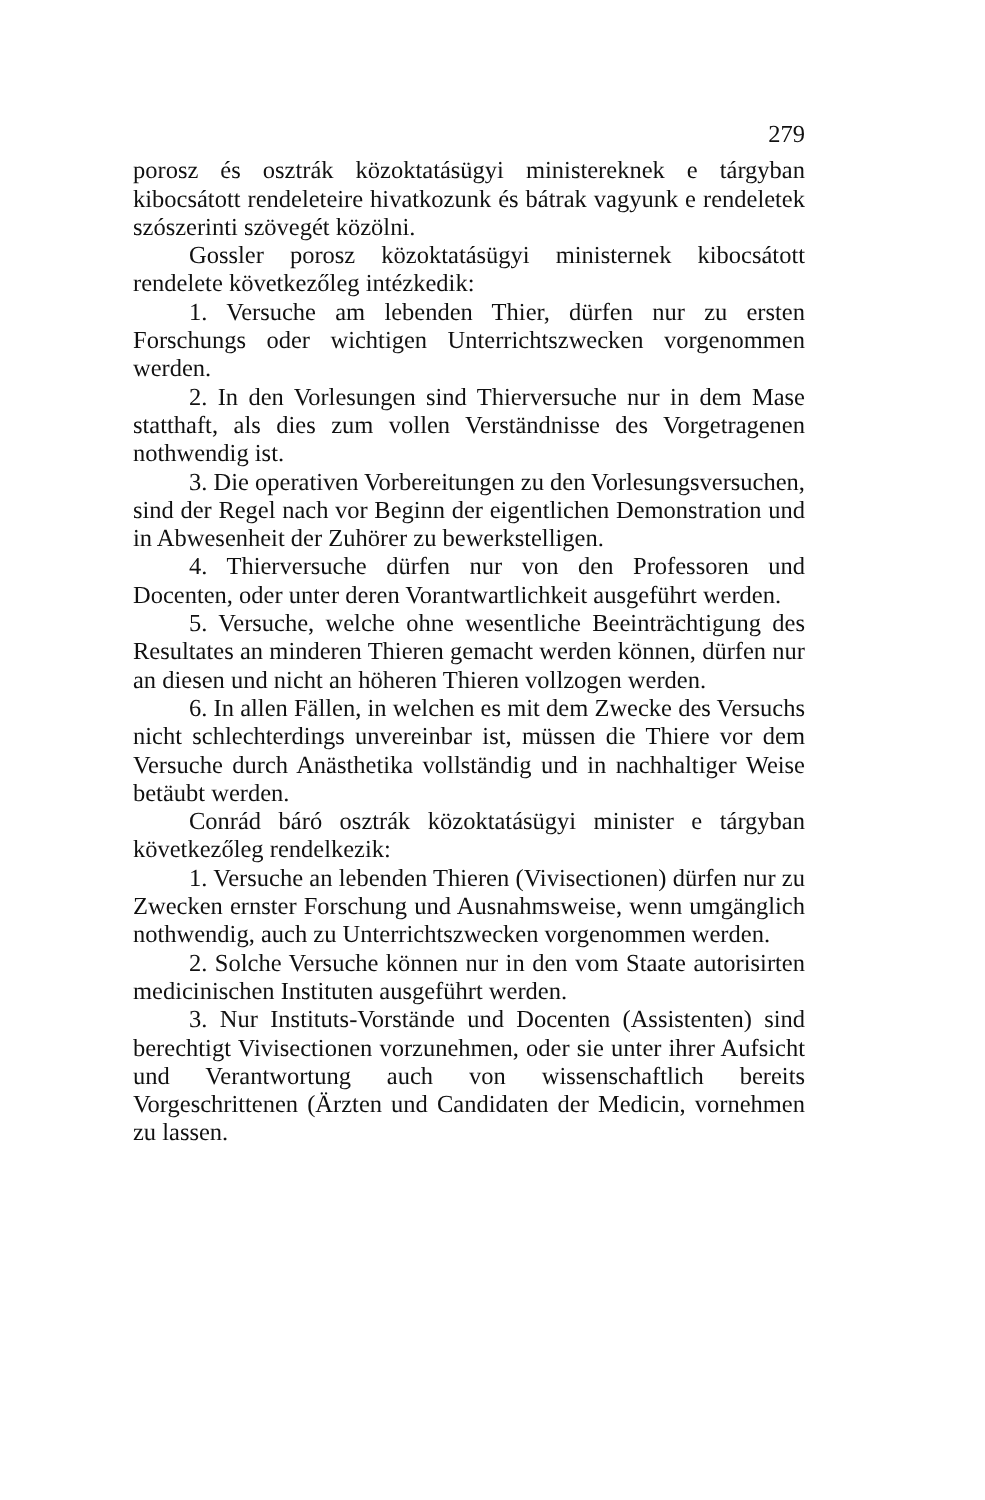279
porosz és osztrák közoktatásügyi ministereknek e tárgyban kibocsátott rendeleteire hivatkozunk és bátrak vagyunk e rendeletek szószerinti szövegét közölni.
Gossler porosz közoktatásügyi ministernek kibocsátott rendelete következőleg intézkedik:
1. Versuche am lebenden Thier, dürfen nur zu ersten Forschungs oder wichtigen Unterrichtszwecken vorgenommen werden.
2. In den Vorlesungen sind Thierversuche nur in dem Mase statthaft, als dies zum vollen Verständnisse des Vorgetragenen nothwendig ist.
3. Die operativen Vorbereitungen zu den Vorlesungsversuchen, sind der Regel nach vor Beginn der eigentlichen Demonstration und in Abwesenheit der Zuhörer zu bewerkstelligen.
4. Thierversuche dürfen nur von den Professoren und Docenten, oder unter deren Vorantwartlichkeit ausgeführt werden.
5. Versuche, welche ohne wesentliche Beeinträchtigung des Resultates an minderen Thieren gemacht werden können, dürfen nur an diesen und nicht an höheren Thieren vollzogen werden.
6. In allen Fällen, in welchen es mit dem Zwecke des Versuchs nicht schlechterdings unvereinbar ist, müssen die Thiere vor dem Versuche durch Anästhetika vollständig und in nachhaltiger Weise betäubt werden.
Conrád báró osztrák közoktatásügyi minister e tárgyban következőleg rendelkezik:
1. Versuche an lebenden Thieren (Vivisectionen) dürfen nur zu Zwecken ernster Forschung und Ausnahmsweise, wenn umgänglich nothwendig, auch zu Unterrichtszwecken vorgenommen werden.
2. Solche Versuche können nur in den vom Staate autorisirten medicinischen Instituten ausgeführt werden.
3. Nur Instituts-Vorstände und Docenten (Assistenten) sind berechtigt Vivisectionen vorzunehmen, oder sie unter ihrer Aufsicht und Verantwortung auch von wissenschaftlich bereits Vorgeschrittenen (Ärzten und Candidaten der Medicin, vornehmen zu lassen.